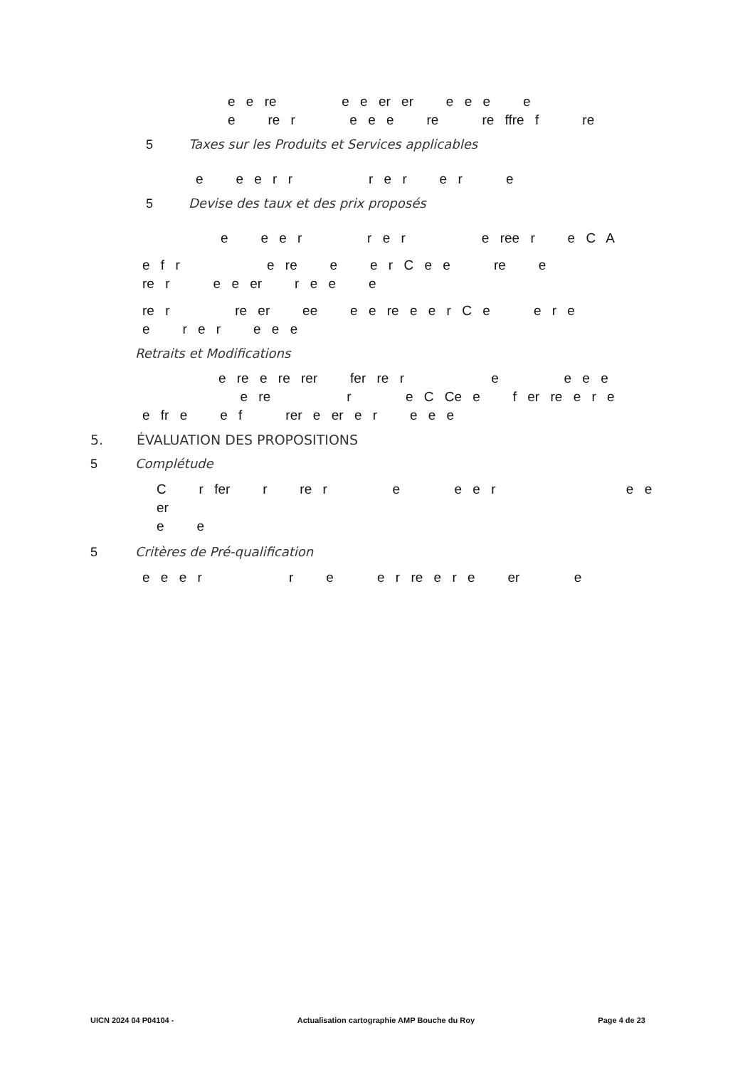e e re e e er er e e e e
e re r e e e re re ffre f re
5 Taxes sur les Produits et Services applicables
e e e r r r e r e r e
5 Devise des taux et des prix proposés
e e e r r e r e ree r e C A
e f r e re e e r C e e re e
re r e e er r e e e
re r re er ee e e re e e r C e e r e
e r e r e e e
Retraits et Modifications
e re e re rer fer re r e e e e
e re r e C Ce e f er re e r e
e fr e e f rer e er e r e e e
5. ÉVALUATION DES PROPOSITIONS
5 Complétude
C r fer r re r e e e r e e er
e e
5 Critères de Pré-qualification
e e e r r e e r re e r e er e
UICN 2024 04 P04104 - Actualisation cartographie AMP Bouche du Roy Page 4 de 23